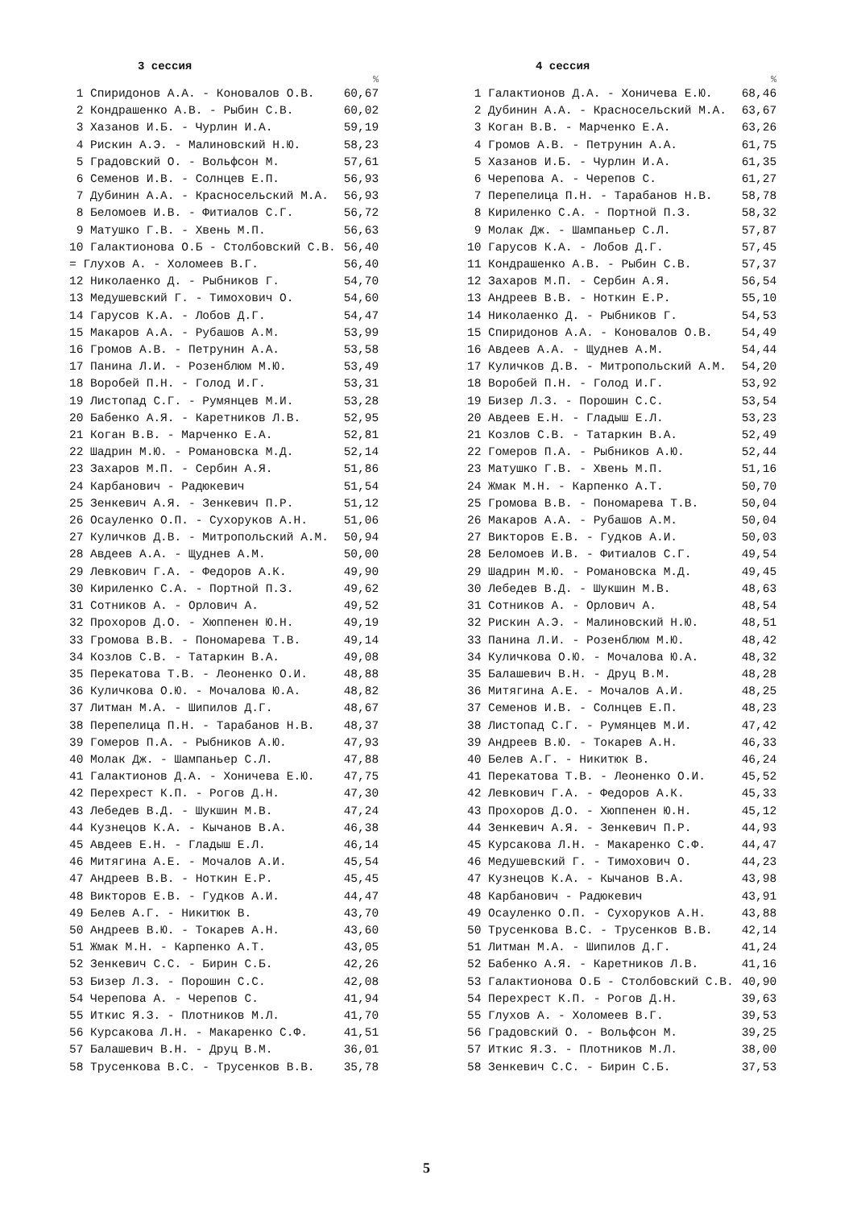3 сессия
| | % |
| --- | --- |
| 1 Спиридонов А.А. - Коновалов О.В. | 60,67 |
| 2 Кондрашенко А.В. - Рыбин С.В. | 60,02 |
| 3 Хазанов И.Б. - Чурлин И.А. | 59,19 |
| 4 Рискин А.Э. - Малиновский Н.Ю. | 58,23 |
| 5 Градовский О. - Вольфсон М. | 57,61 |
| 6 Семенов И.В. - Солнцев Е.П. | 56,93 |
| 7 Дубинин А.А. - Красносельский М.А. | 56,93 |
| 8 Беломоев И.В. - Фитиалов С.Г. | 56,72 |
| 9 Матушко Г.В. - Хвень М.П. | 56,63 |
| 10 Галактионова О.Б - Столбовский С.В. | 56,40 |
| = Глухов А. - Холомеев В.Г. | 56,40 |
| 12 Николаенко Д. - Рыбников Г. | 54,70 |
| 13 Медушевский Г. - Тимохович О. | 54,60 |
| 14 Гарусов К.А. - Лобов Д.Г. | 54,47 |
| 15 Макаров А.А. - Рубашов А.М. | 53,99 |
| 16 Громов А.В. - Петрунин А.А. | 53,58 |
| 17 Панина Л.И. - Розенблюм М.Ю. | 53,49 |
| 18 Воробей П.Н. - Голод И.Г. | 53,31 |
| 19 Листопад С.Г. - Румянцев М.И. | 53,28 |
| 20 Бабенко А.Я. - Каретников Л.В. | 52,95 |
| 21 Коган В.В. - Марченко Е.А. | 52,81 |
| 22 Шадрин М.Ю. - Романовска М.Д. | 52,14 |
| 23 Захаров М.П. - Сербин А.Я. | 51,86 |
| 24 Карбанович - Радюкевич | 51,54 |
| 25 Зенкевич А.Я. - Зенкевич П.Р. | 51,12 |
| 26 Осауленко О.П. - Сухоруков А.Н. | 51,06 |
| 27 Куличков Д.В. - Митропольский А.М. | 50,94 |
| 28 Авдеев А.А. - Щуднев А.М. | 50,00 |
| 29 Левкович Г.А. - Федоров А.К. | 49,90 |
| 30 Кириленко С.А. - Портной П.З. | 49,62 |
| 31 Сотников А. - Орлович А. | 49,52 |
| 32 Прохоров Д.О. - Хюппенен Ю.Н. | 49,19 |
| 33 Громова В.В. - Пономарева Т.В. | 49,14 |
| 34 Козлов С.В. - Татаркин В.А. | 49,08 |
| 35 Перекатова Т.В. - Леоненко О.И. | 48,88 |
| 36 Куличкова О.Ю. - Мочалова Ю.А. | 48,82 |
| 37 Литман М.А. - Шипилов Д.Г. | 48,67 |
| 38 Перепелица П.Н. - Тарабанов Н.В. | 48,37 |
| 39 Гомеров П.А. - Рыбников А.Ю. | 47,93 |
| 40 Молак Дж. - Шампаньер С.Л. | 47,88 |
| 41 Галактионов Д.А. - Хоничева Е.Ю. | 47,75 |
| 42 Перехрест К.П. - Рогов Д.Н. | 47,30 |
| 43 Лебедев В.Д. - Шукшин М.В. | 47,24 |
| 44 Кузнецов К.А. - Кычанов В.А. | 46,38 |
| 45 Авдеев Е.Н. - Гладыш Е.Л. | 46,14 |
| 46 Митягина А.Е. - Мочалов А.И. | 45,54 |
| 47 Андреев В.В. - Ноткин Е.Р. | 45,45 |
| 48 Викторов Е.В. - Гудков А.И. | 44,47 |
| 49 Белев А.Г. - Никитюк В. | 43,70 |
| 50 Андреев В.Ю. - Токарев А.Н. | 43,60 |
| 51 Жмак М.Н. - Карпенко А.Т. | 43,05 |
| 52 Зенкевич С.С. - Бирин С.Б. | 42,26 |
| 53 Бизер Л.З. - Порошин С.С. | 42,08 |
| 54 Черепова А. - Черепов С. | 41,94 |
| 55 Иткис Я.З. - Плотников М.Л. | 41,70 |
| 56 Курсакова Л.Н. - Макаренко С.Ф. | 41,51 |
| 57 Балашевич В.Н. - Друц В.М. | 36,01 |
| 58 Трусенкова В.С. - Трусенков В.В. | 35,78 |
4 сессия
| | % |
| --- | --- |
| 1 Галактионов Д.А. - Хоничева Е.Ю. | 68,46 |
| 2 Дубинин А.А. - Красносельский М.А. | 63,67 |
| 3 Коган В.В. - Марченко Е.А. | 63,26 |
| 4 Громов А.В. - Петрунин А.А. | 61,75 |
| 5 Хазанов И.Б. - Чурлин И.А. | 61,35 |
| 6 Черепова А. - Черепов С. | 61,27 |
| 7 Перепелица П.Н. - Тарабанов Н.В. | 58,78 |
| 8 Кириленко С.А. - Портной П.З. | 58,32 |
| 9 Молак Дж. - Шампаньер С.Л. | 57,87 |
| 10 Гарусов К.А. - Лобов Д.Г. | 57,45 |
| 11 Кондрашенко А.В. - Рыбин С.В. | 57,37 |
| 12 Захаров М.П. - Сербин А.Я. | 56,54 |
| 13 Андреев В.В. - Ноткин Е.Р. | 55,10 |
| 14 Николаенко Д. - Рыбников Г. | 54,53 |
| 15 Спиридонов А.А. - Коновалов О.В. | 54,49 |
| 16 Авдеев А.А. - Щуднев А.М. | 54,44 |
| 17 Куличков Д.В. - Митропольский А.М. | 54,20 |
| 18 Воробей П.Н. - Голод И.Г. | 53,92 |
| 19 Бизер Л.З. - Порошин С.С. | 53,54 |
| 20 Авдеев Е.Н. - Гладыш Е.Л. | 53,23 |
| 21 Козлов С.В. - Татаркин В.А. | 52,49 |
| 22 Гомеров П.А. - Рыбников А.Ю. | 52,44 |
| 23 Матушко Г.В. - Хвень М.П. | 51,16 |
| 24 Жмак М.Н. - Карпенко А.Т. | 50,70 |
| 25 Громова В.В. - Пономарева Т.В. | 50,04 |
| 26 Макаров А.А. - Рубашов А.М. | 50,04 |
| 27 Викторов Е.В. - Гудков А.И. | 50,03 |
| 28 Беломоев И.В. - Фитиалов С.Г. | 49,54 |
| 29 Шадрин М.Ю. - Романовска М.Д. | 49,45 |
| 30 Лебедев В.Д. - Шукшин М.В. | 48,63 |
| 31 Сотников А. - Орлович А. | 48,54 |
| 32 Рискин А.Э. - Малиновский Н.Ю. | 48,51 |
| 33 Панина Л.И. - Розенблюм М.Ю. | 48,42 |
| 34 Куличкова О.Ю. - Мочалова Ю.А. | 48,32 |
| 35 Балашевич В.Н. - Друц В.М. | 48,28 |
| 36 Митягина А.Е. - Мочалов А.И. | 48,25 |
| 37 Семенов И.В. - Солнцев Е.П. | 48,23 |
| 38 Листопад С.Г. - Румянцев М.И. | 47,42 |
| 39 Андреев В.Ю. - Токарев А.Н. | 46,33 |
| 40 Белев А.Г. - Никитюк В. | 46,24 |
| 41 Перекатова Т.В. - Леоненко О.И. | 45,52 |
| 42 Левкович Г.А. - Федоров А.К. | 45,33 |
| 43 Прохоров Д.О. - Хюппенен Ю.Н. | 45,12 |
| 44 Зенкевич А.Я. - Зенкевич П.Р. | 44,93 |
| 45 Курсакова Л.Н. - Макаренко С.Ф. | 44,47 |
| 46 Медушевский Г. - Тимохович О. | 44,23 |
| 47 Кузнецов К.А. - Кычанов В.А. | 43,98 |
| 48 Карбанович - Радюкевич | 43,91 |
| 49 Осауленко О.П. - Сухоруков А.Н. | 43,88 |
| 50 Трусенкова В.С. - Трусенков В.В. | 42,14 |
| 51 Литман М.А. - Шипилов Д.Г. | 41,24 |
| 52 Бабенко А.Я. - Каретников Л.В. | 41,16 |
| 53 Галактионова О.Б - Столбовский С.В. | 40,90 |
| 54 Перехрест К.П. - Рогов Д.Н. | 39,63 |
| 55 Глухов А. - Холомеев В.Г. | 39,53 |
| 56 Градовский О. - Вольфсон М. | 39,25 |
| 57 Иткис Я.З. - Плотников М.Л. | 38,00 |
| 58 Зенкевич С.С. - Бирин С.Б. | 37,53 |
5